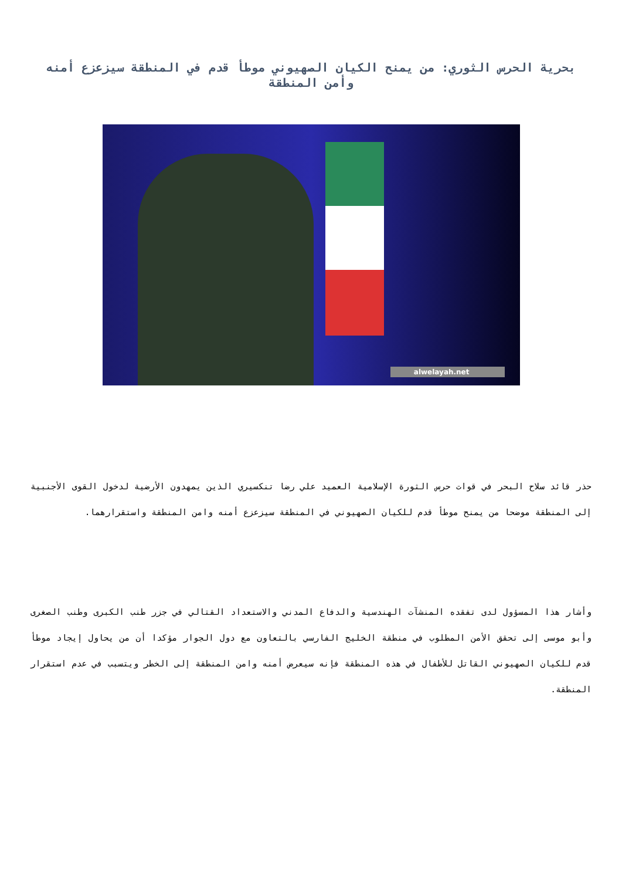بحرية الحرس الثوري: من يمنح الكيان الصهيوني موطأ قدم في المنطقة سيزعزع أمنه وأمن المنطقة
alwelayah.net
حذر قائد سلاح البحر في قوات حرس الثورة الإسلامية العميد علي رضا تنكسيري الذين يمهدون الأرضية لدخول القوى الأجنبية إلى المنطقة موضحا من يمنح موطأ قدم للكيان الصهيوني في المنطقة سيزعزع أمنه وامن المنطقة واستقرارهما.
وأشار هذا المسؤول لدى تفقده المنشآت الهندسية والدفاع المدني والاستعداد القتالي في جزر طنب الكبرى وطنب الصغرى وأبو موسى إلى تحقق الأمن المطلوب في منطقة الخليج الفارسي بالتعاون مع دول الجوار مؤكدا أن من يحاول إيجاد موطأ قدم للكيان الصهيوني القاتل للأطفال في هذه المنطقة فإنه سيعرض أمنه وامن المنطقة إلى الخطر ويتسبب في عدم استقرار المنطقة.